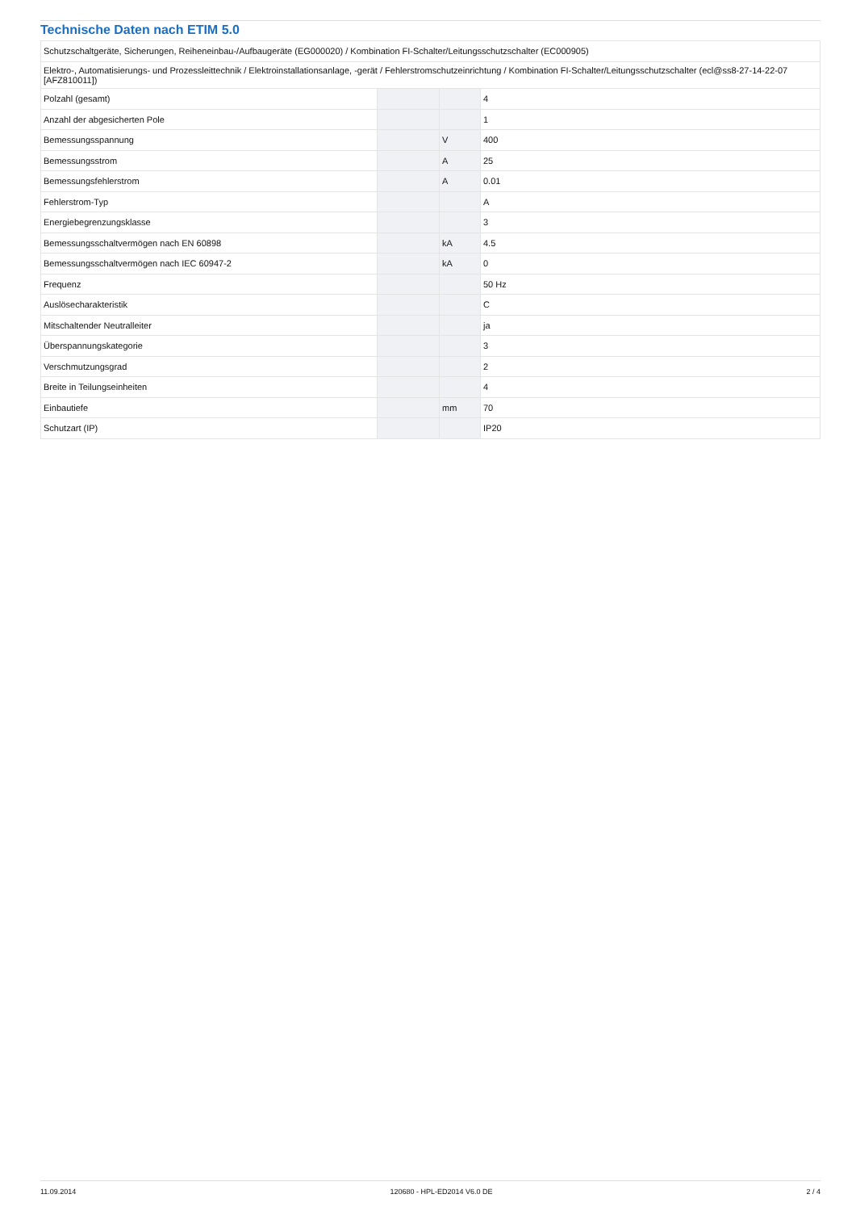Technische Daten nach ETIM 5.0
| Schutzschaltgeräte, Sicherungen, Reiheneinbau-/Aufbaugeräte (EG000020) / Kombination FI-Schalter/Leitungsschutzschalter (EC000905) | | | |
| Elektro-, Automatisierungs- und Prozessleittechnik / Elektroinstallationsanlage, -gerät / Fehlerstromschutzeinrichtung / Kombination FI-Schalter/Leitungsschutzschalter (ecl@ss8-27-14-22-07 [AFZ810011]) | | | |
| Polzahl (gesamt) | | | 4 |
| Anzahl der abgesicherten Pole | | | 1 |
| Bemessungsspannung | | V | 400 |
| Bemessungsstrom | | A | 25 |
| Bemessungsfehlerstrom | | A | 0.01 |
| Fehlerstrom-Typ | | | A |
| Energiebegrenzungsklasse | | | 3 |
| Bemessungsschaltvermögen nach EN 60898 | | kA | 4.5 |
| Bemessungsschaltvermögen nach IEC 60947-2 | | kA | 0 |
| Frequenz | | | 50 Hz |
| Auslösecharakteristik | | | C |
| Mitschaltender Neutralleiter | | | ja |
| Überspannungskategorie | | | 3 |
| Verschmutzungsgrad | | | 2 |
| Breite in Teilungseinheiten | | | 4 |
| Einbautiefe | | mm | 70 |
| Schutzart (IP) | | | IP20 |
11.09.2014 120680 - HPL-ED2014 V6.0 DE 2 / 4